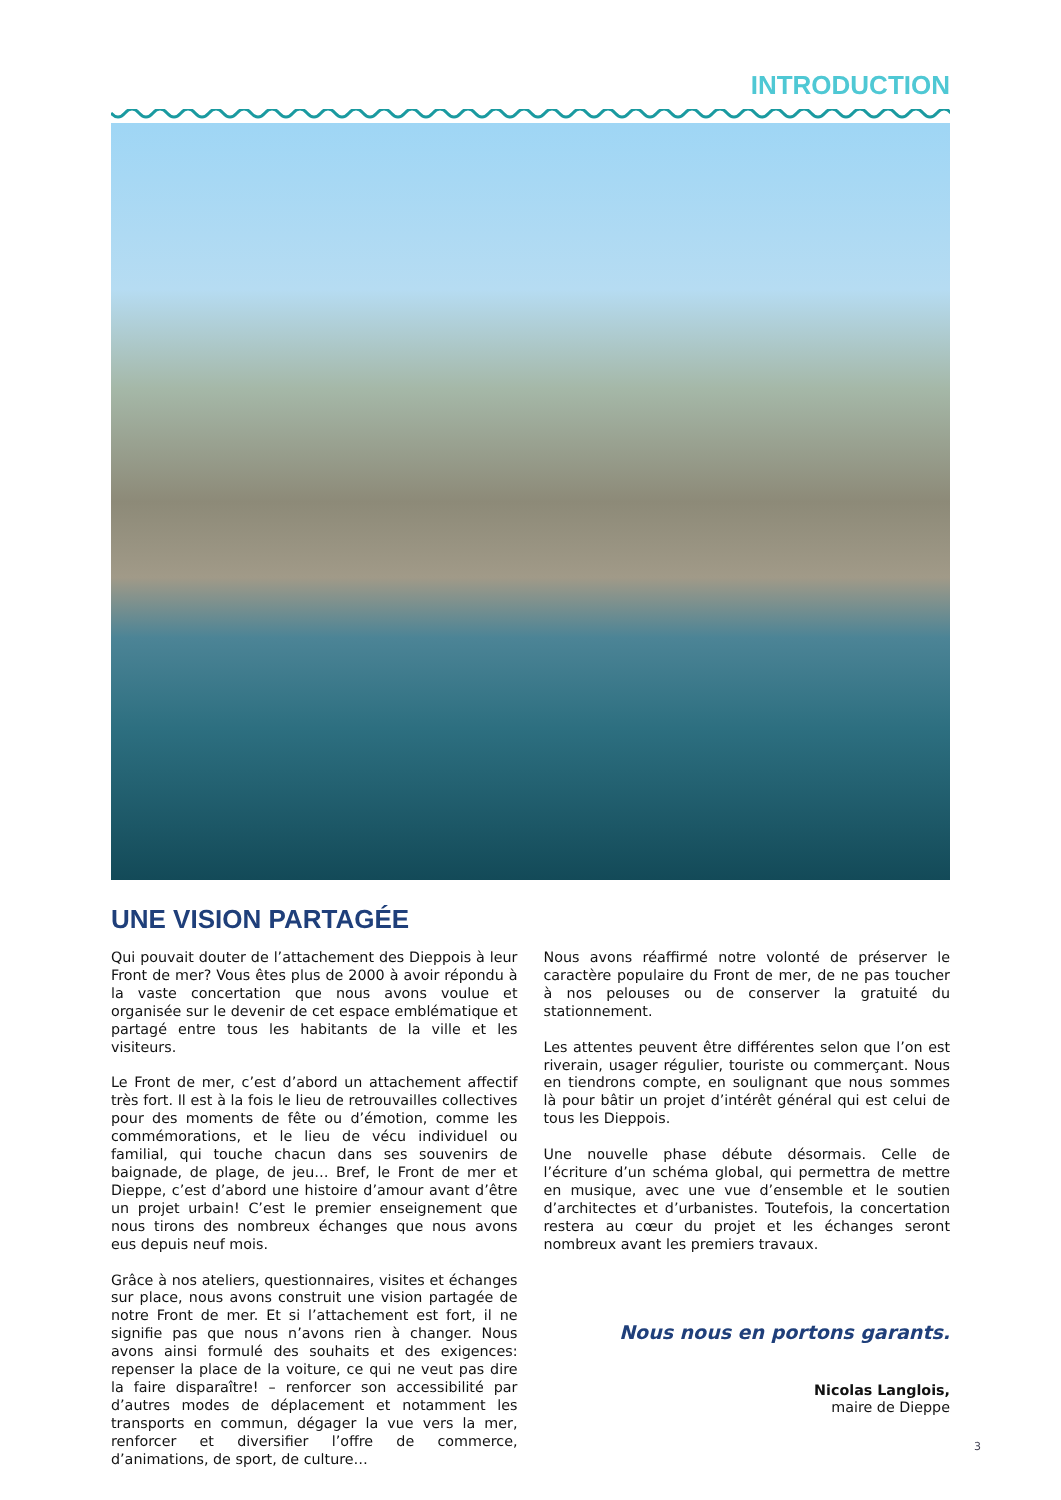INTRODUCTION
UNE VISION PARTAGÉE
Qui pouvait douter de l’attachement des Dieppois à leur Front de mer? Vous êtes plus de 2000 à avoir répondu à la vaste concertation que nous avons voulue et organisée sur le devenir de cet espace emblématique et partagé entre tous les habitants de la ville et les visiteurs.
Le Front de mer, c’est d’abord un attachement affectif très fort. Il est à la fois le lieu de retrouvailles collectives pour des moments de fête ou d’émotion, comme les commémorations, et le lieu de vécu individuel ou familial, qui touche chacun dans ses souvenirs de baignade, de plage, de jeu… Bref, le Front de mer et Dieppe, c’est d’abord une histoire d’amour avant d’être un projet urbain! C’est le premier enseignement que nous tirons des nombreux échanges que nous avons eus depuis neuf mois.
Grâce à nos ateliers, questionnaires, visites et échanges sur place, nous avons construit une vision partagée de notre Front de mer. Et si l’attachement est fort, il ne signifie pas que nous n’avons rien à changer. Nous avons ainsi formulé des souhaits et des exigences: repenser la place de la voiture, ce qui ne veut pas dire la faire disparaître! – renforcer son accessibilité par d’autres modes de déplacement et notamment les transports en commun, dégager la vue vers la mer, renforcer et diversifier l’offre de commerce, d’animations, de sport, de culture…
Nous avons réaffirmé notre volonté de préserver le caractère populaire du Front de mer, de ne pas toucher à nos pelouses ou de conserver la gratuité du stationnement.
Les attentes peuvent être différentes selon que l’on est riverain, usager régulier, touriste ou commerçant. Nous en tiendrons compte, en soulignant que nous sommes là pour bâtir un projet d’intérêt général qui est celui de tous les Dieppois.
Une nouvelle phase débute désormais. Celle de l’écriture d’un schéma global, qui permettra de mettre en musique, avec une vue d’ensemble et le soutien d’architectes et d’urbanistes. Toutefois, la concertation restera au cœur du projet et les échanges seront nombreux avant les premiers travaux.
Nous nous en portons garants.
Nicolas Langlois,
maire de Dieppe
3